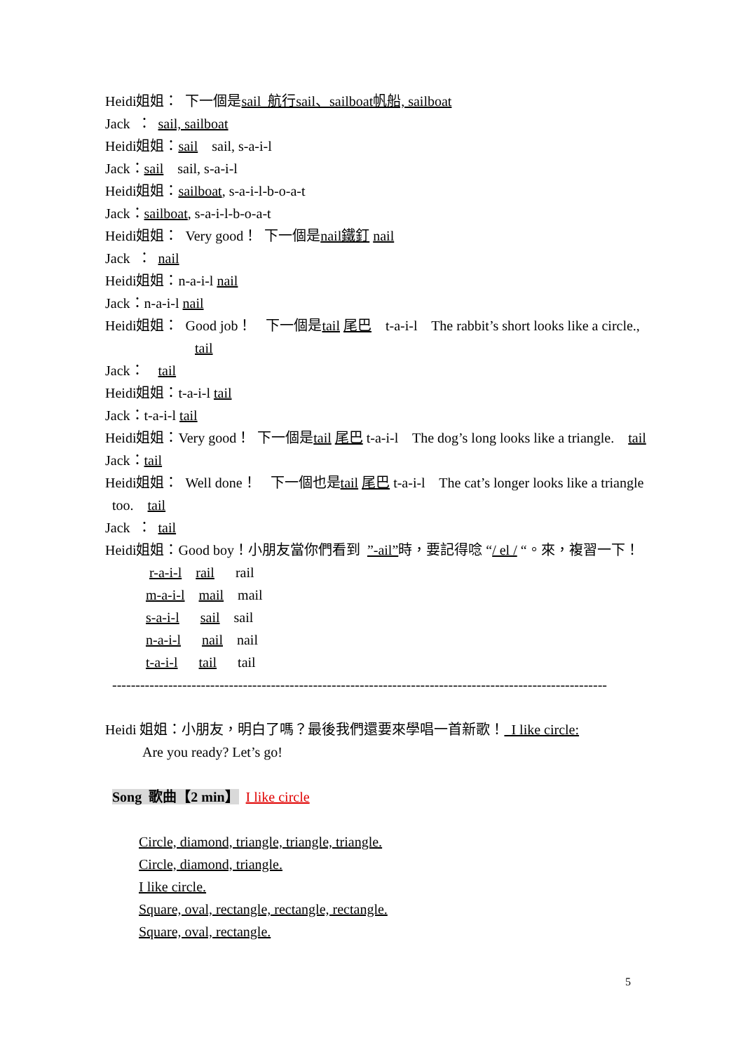Heidi姐姐： 下一個是sail 航行sail、sailboat帆船, sailboat
Jack ： sail, sailboat
Heidi姐姐：sail sail, s-a-i-l
Jack：sail sail, s-a-i-l
Heidi姐姐：sailboat, s-a-i-l-b-o-a-t
Jack：sailboat, s-a-i-l-b-o-a-t
Heidi姐姐： Very good！ 下一個是nail鐵釘 nail
Jack ： nail
Heidi姐姐：n-a-i-l nail
Jack：n-a-i-l nail
Heidi姐姐： Good job！ 下一個是tail 尾巴 t-a-i-l The rabbit’s short looks like a circle.,
tail
Jack： tail
Heidi姐姐：t-a-i-l tail
Jack：t-a-i-l tail
Heidi姐姐：Very good！ 下一個是tail 尾巴 t-a-i-l The dog’s long looks like a triangle. tail
Jack：tail
Heidi姐姐： Well done！ 下一個也是tail 尾巴 t-a-i-l The cat’s longer looks like a triangle
too. tail
Jack ： tail
Heidi姐姐：Good boy！小朋友當你們看到 ”-ail”時，要記得唸 “/ el / “。來，複習一下！
r-a-i-l rail rail
m-a-i-l mail mail
s-a-i-l sail sail
n-a-i-l nail nail
t-a-i-l tail tail
----------------------------------------------------------------------------------------------------------
Heidi 姐姐：小朋友，明白了嗎？最後我們還要來學唱一首新歌！ I like circle:
Are you ready? Let’s go!
Song 歌曲【2 min】 I like circle
Circle, diamond, triangle, triangle, triangle.
Circle, diamond, triangle.
I like circle.
Square, oval, rectangle, rectangle, rectangle.
Square, oval, rectangle.
5